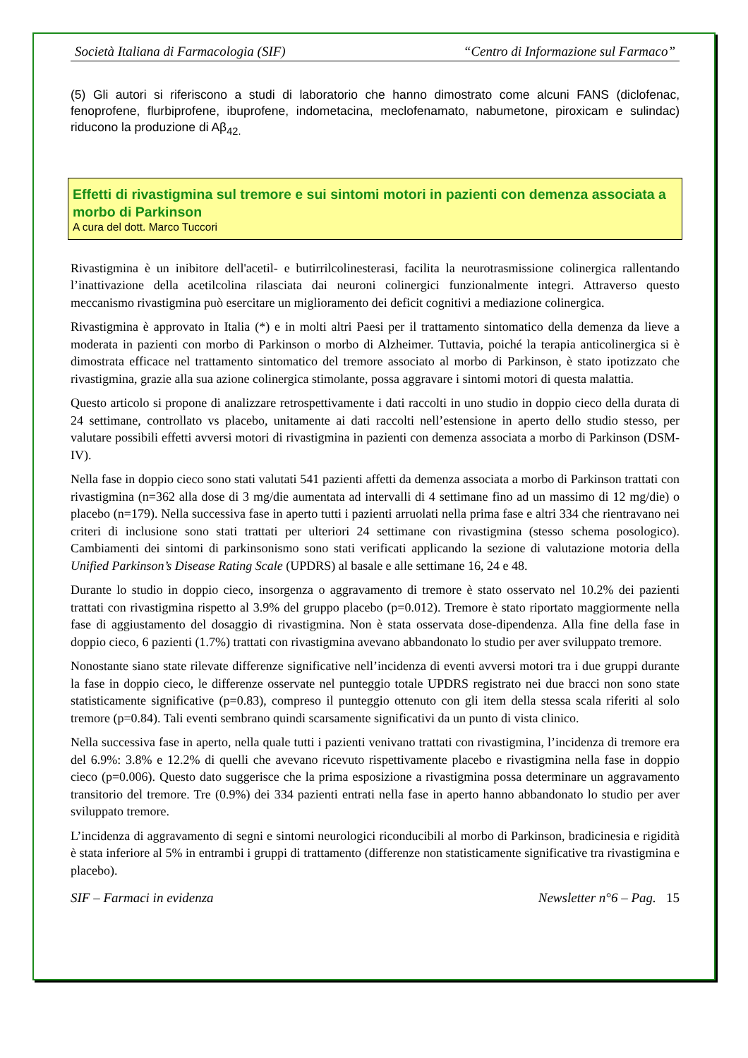Società Italiana di Farmacologia (SIF) “Centro di Informazione sul Farmaco”
(5) Gli autori si riferiscono a studi di laboratorio che hanno dimostrato come alcuni FANS (diclofenac, fenoprofene, flurbiprofene, ibuprofene, indometacina, meclofenamato, nabumetone, piroxicam e sulindac) riducono la produzione di Aβ<sub>42.</sub>
Effetti di rivastigmina sul tremore e sui sintomi motori in pazienti con demenza associata a morbo di Parkinson
A cura del dott. Marco Tuccori
Rivastigmina è un inibitore dell'acetil- e butirrilcolinesterasi, facilita la neurotrasmissione colinergica rallentando l’inattivazione della acetilcolina rilasciata dai neuroni colinergici funzionalmente integri. Attraverso questo meccanismo rivastigmina può esercitare un miglioramento dei deficit cognitivi a mediazione colinergica.
Rivastigmina è approvato in Italia (*) e in molti altri Paesi per il trattamento sintomatico della demenza da lieve a moderata in pazienti con morbo di Parkinson o morbo di Alzheimer. Tuttavia, poiché la terapia anticolinergica si è dimostrata efficace nel trattamento sintomatico del tremore associato al morbo di Parkinson, è stato ipotizzato che rivastigmina, grazie alla sua azione colinergica stimolante, possa aggravare i sintomi motori di questa malattia.
Questo articolo si propone di analizzare retrospettivamente i dati raccolti in uno studio in doppio cieco della durata di 24 settimane, controllato vs placebo, unitamente ai dati raccolti nell’estensione in aperto dello studio stesso, per valutare possibili effetti avversi motori di rivastigmina in pazienti con demenza associata a morbo di Parkinson (DSM-IV).
Nella fase in doppio cieco sono stati valutati 541 pazienti affetti da demenza associata a morbo di Parkinson trattati con rivastigmina (n=362 alla dose di 3 mg/die aumentata ad intervalli di 4 settimane fino ad un massimo di 12 mg/die) o placebo (n=179). Nella successiva fase in aperto tutti i pazienti arruolati nella prima fase e altri 334 che rientravano nei criteri di inclusione sono stati trattati per ulteriori 24 settimane con rivastigmina (stesso schema posologico). Cambiamenti dei sintomi di parkinsonismo sono stati verificati applicando la sezione di valutazione motoria della Unified Parkinson’s Disease Rating Scale (UPDRS) al basale e alle settimane 16, 24 e 48.
Durante lo studio in doppio cieco, insorgenza o aggravamento di tremore è stato osservato nel 10.2% dei pazienti trattati con rivastigmina rispetto al 3.9% del gruppo placebo (p=0.012). Tremore è stato riportato maggiormente nella fase di aggiustamento del dosaggio di rivastigmina. Non è stata osservata dose-dipendenza. Alla fine della fase in doppio cieco, 6 pazienti (1.7%) trattati con rivastigmina avevano abbandonato lo studio per aver sviluppato tremore.
Nonostante siano state rilevate differenze significative nell’incidenza di eventi avversi motori tra i due gruppi durante la fase in doppio cieco, le differenze osservate nel punteggio totale UPDRS registrato nei due bracci non sono state statisticamente significative (p=0.83), compreso il punteggio ottenuto con gli item della stessa scala riferiti al solo tremore (p=0.84). Tali eventi sembrano quindi scarsamente significativi da un punto di vista clinico.
Nella successiva fase in aperto, nella quale tutti i pazienti venivano trattati con rivastigmina, l’incidenza di tremore era del 6.9%: 3.8% e 12.2% di quelli che avevano ricevuto rispettivamente placebo e rivastigmina nella fase in doppio cieco (p=0.006). Questo dato suggerisce che la prima esposizione a rivastigmina possa determinare un aggravamento transitorio del tremore. Tre (0.9%) dei 334 pazienti entrati nella fase in aperto hanno abbandonato lo studio per aver sviluppato tremore.
L’incidenza di aggravamento di segni e sintomi neurologici riconducibili al morbo di Parkinson, bradicinesia e rigidità è stata inferiore al 5% in entrambi i gruppi di trattamento (differenze non statisticamente significative tra rivastigmina e placebo).
SIF – Farmaci in evidenza Newsletter n°6 – Pag. 15